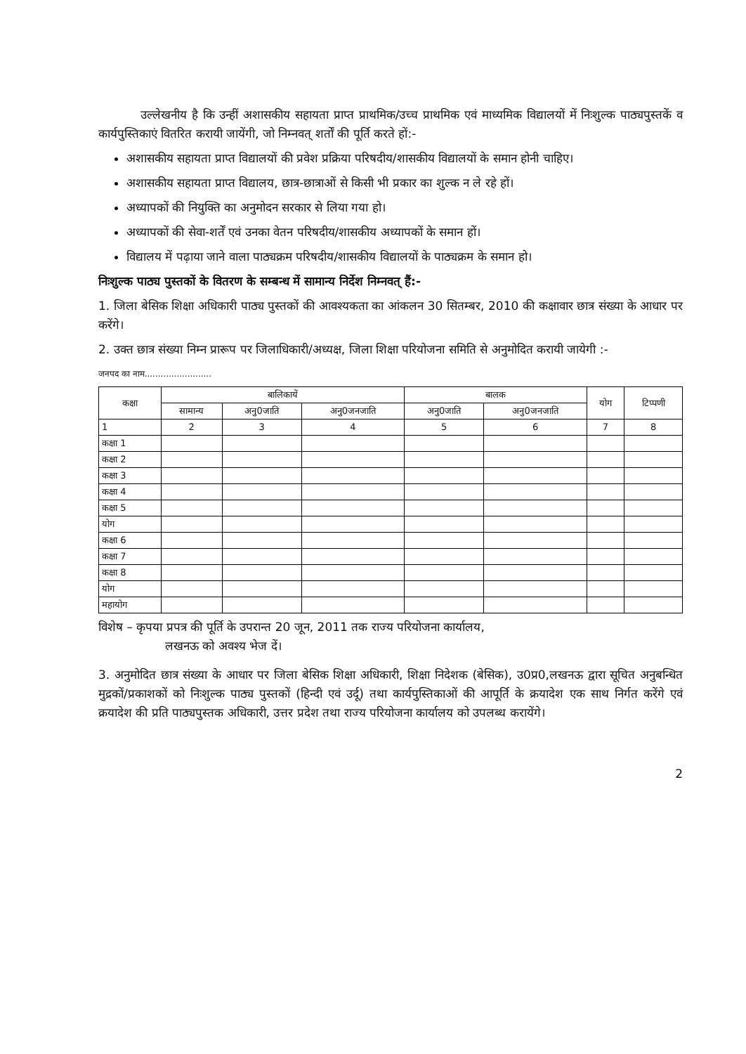उल्लेखनीय है कि उन्हीं अशासकीय सहायता प्राप्त प्राथमिक/उच्च प्राथमिक एवं माध्यमिक विद्यालयों में निःशुल्क पाठ्यपुस्तकें व कार्यपुस्तिकाएं वितरित करायी जायेंगी, जो निम्नवत् शर्तों की पूर्ति करते हों:-
अशासकीय सहायता प्राप्त विद्यालयों की प्रवेश प्रक्रिया परिषदीय/शासकीय विद्यालयों के समान होनी चाहिए।
अशासकीय सहायता प्राप्त विद्यालय, छात्र-छात्राओं से किसी भी प्रकार का शुल्क न ले रहे हों।
अध्यापकों की नियुक्ति का अनुमोदन सरकार से लिया गया हो।
अध्यापकों की सेवा-शर्तें एवं उनका वेतन परिषदीय/शासकीय अध्यापकों के समान हों।
विद्यालय में पढ़ाया जाने वाला पाठ्यक्रम परिषदीय/शासकीय विद्यालयों के पाठ्यक्रम के समान हो।
निःशुल्क पाठ्य पुस्तकों के वितरण के सम्बन्ध में सामान्य निर्देश निम्नवत् हैं:-
1. जिला बेसिक शिक्षा अधिकारी पाठ्य पुस्तकों की आवश्यकता का आंकलन 30 सितम्बर, 2010 की कक्षावार छात्र संख्या के आधार पर करेंगे।
2. उक्त छात्र संख्या निम्न प्रारूप पर जिलाधिकारी/अध्यक्ष, जिला शिक्षा परियोजना समिति से अनुमोदित करायी जायेगी :-
जनपद का नाम.........................
| कक्षा | बालिकायें | | | बालक | | योग | टिप्पणी |
| --- | --- | --- | --- | --- | --- | --- | --- |
| | सामान्य | अनु0जाति | अनु0जनजाति | अनु0जाति | अनु0जनजाति | | |
| 1 | 2 | 3 | 4 | 5 | 6 | 7 | 8 |
| कक्षा 1 | | | | | | | |
| कक्षा 2 | | | | | | | |
| कक्षा 3 | | | | | | | |
| कक्षा 4 | | | | | | | |
| कक्षा 5 | | | | | | | |
| योग | | | | | | | |
| कक्षा 6 | | | | | | | |
| कक्षा 7 | | | | | | | |
| कक्षा 8 | | | | | | | |
| योग | | | | | | | |
| महायोग | | | | | | | |
विशेष – कृपया प्रपत्र की पूर्ति के उपरान्त 20 जून, 2011 तक राज्य परियोजना कार्यालय,
लखनऊ को अवश्य भेज दें।
3. अनुमोदित छात्र संख्या के आधार पर जिला बेसिक शिक्षा अधिकारी, शिक्षा निदेशक (बेसिक), उ0प्र0,लखनऊ द्वारा सूचित अनुबन्धित मुद्रकों/प्रकाशकों को निःशुल्क पाठ्य पुस्तकों (हिन्दी एवं उर्दू) तथा कार्यपुस्तिकाओं की आपूर्ति के क्रयादेश एक साथ निर्गत करेंगे एवं क्रयादेश की प्रति पाठ्यपुस्तक अधिकारी, उत्तर प्रदेश तथा राज्य परियोजना कार्यालय को उपलब्ध करायेंगे।
2